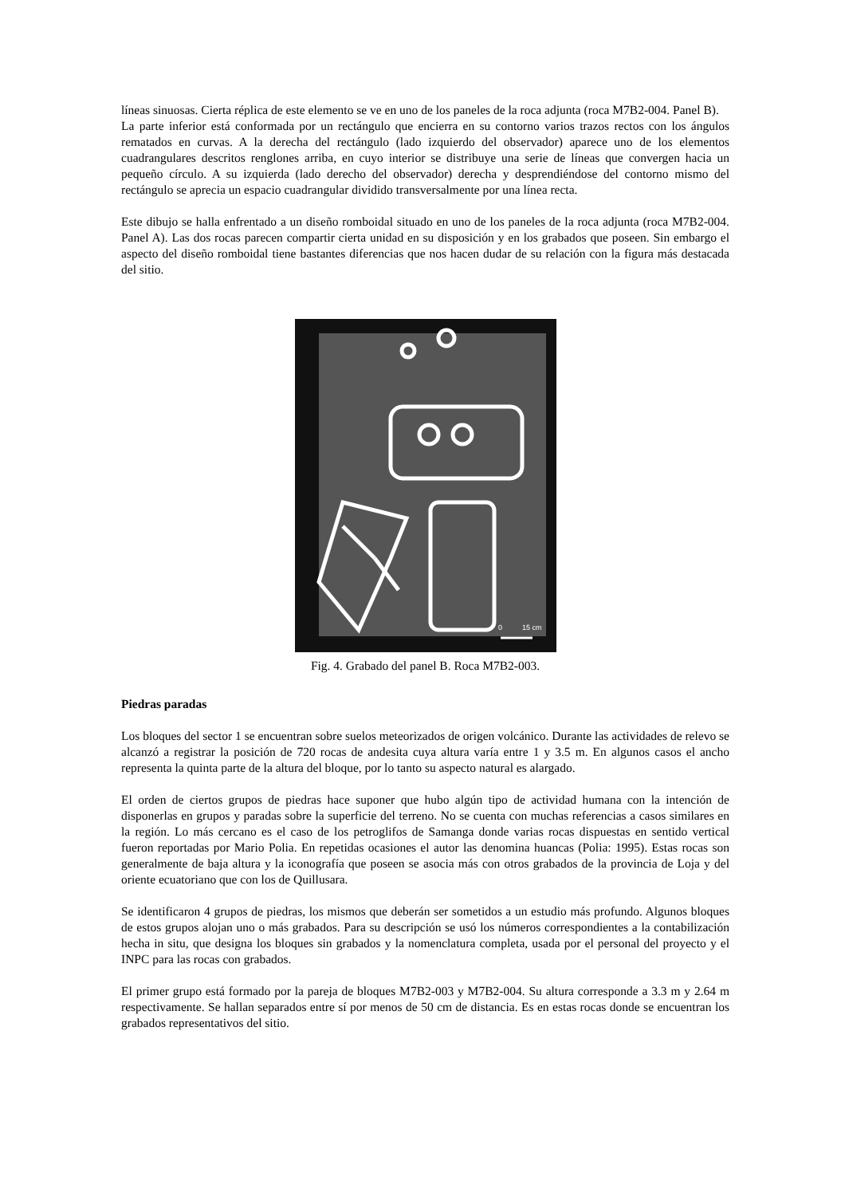líneas sinuosas. Cierta réplica de este elemento se ve en uno de los paneles de la roca adjunta (roca M7B2-004. Panel B).
La parte inferior está conformada por un rectángulo que encierra en su contorno varios trazos rectos con los ángulos rematados en curvas. A la derecha del rectángulo (lado izquierdo del observador) aparece uno de los elementos cuadrangulares descritos renglones arriba, en cuyo interior se distribuye una serie de líneas que convergen hacia un pequeño círculo. A su izquierda (lado derecho del observador) derecha y desprendiéndose del contorno mismo del rectángulo se aprecia un espacio cuadrangular dividido transversalmente por una línea recta.
Este dibujo se halla enfrentado a un diseño romboidal situado en uno de los paneles de la roca adjunta (roca M7B2-004. Panel A). Las dos rocas parecen compartir cierta unidad en su disposición y en los grabados que poseen. Sin embargo el aspecto del diseño romboidal tiene bastantes diferencias que nos hacen dudar de su relación con la figura más destacada del sitio.
0
15 cm
Fig. 4. Grabado del panel B. Roca M7B2-003.
Piedras paradas
Los bloques del sector 1 se encuentran sobre suelos meteorizados de origen volcánico. Durante las actividades de relevo se alcanzó a registrar la posición de 720 rocas de andesita cuya altura varía entre 1 y 3.5 m. En algunos casos el ancho representa la quinta parte de la altura del bloque, por lo tanto su aspecto natural es alargado.
El orden de ciertos grupos de piedras hace suponer que hubo algún tipo de actividad humana con la intención de disponerlas en grupos y paradas sobre la superficie del terreno. No se cuenta con muchas referencias a casos similares en la región. Lo más cercano es el caso de los petroglifos de Samanga donde varias rocas dispuestas en sentido vertical fueron reportadas por Mario Polia. En repetidas ocasiones el autor las denomina huancas (Polia: 1995). Estas rocas son generalmente de baja altura y la iconografía que poseen se asocia más con otros grabados de la provincia de Loja y del oriente ecuatoriano que con los de Quillusara.
Se identificaron 4 grupos de piedras, los mismos que deberán ser sometidos a un estudio más profundo. Algunos bloques de estos grupos alojan uno o más grabados. Para su descripción se usó los números correspondientes a la contabilización hecha in situ, que designa los bloques sin grabados y la nomenclatura completa, usada por el personal del proyecto y el INPC para las rocas con grabados.
El primer grupo está formado por la pareja de bloques M7B2-003 y M7B2-004. Su altura corresponde a 3.3 m y 2.64 m respectivamente. Se hallan separados entre sí por menos de 50 cm de distancia. Es en estas rocas donde se encuentran los grabados representativos del sitio.